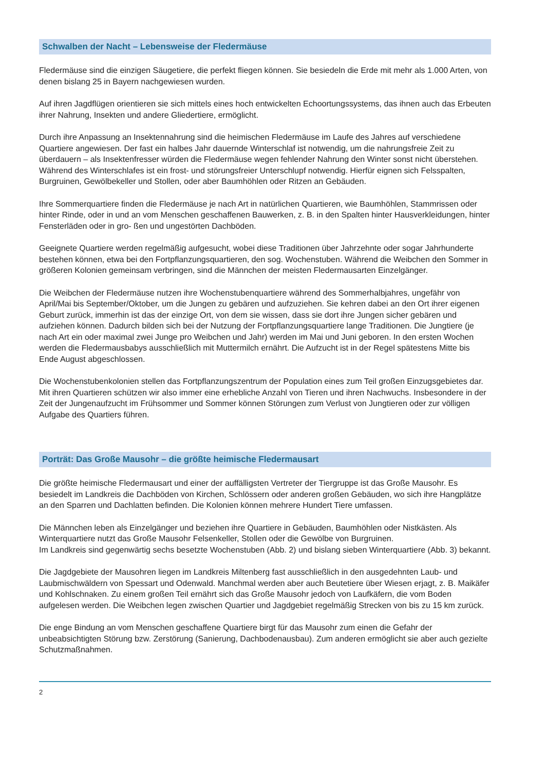Schwalben der Nacht – Lebensweise der Fledermäuse
Fledermäuse sind die einzigen Säugetiere, die perfekt fliegen können. Sie besiedeln die Erde mit mehr als 1.000 Arten, von denen bislang 25 in Bayern nachgewiesen wurden.
Auf ihren Jagdflügen orientieren sie sich mittels eines hoch entwickelten Echoortungssystems, das ihnen auch das Erbeuten ihrer Nahrung, Insekten und andere Gliedertiere, ermöglicht.
Durch ihre Anpassung an Insektennahrung sind die heimischen Fledermäuse im Laufe des Jahres auf verschiedene Quartiere angewiesen. Der fast ein halbes Jahr dauernde Winterschlaf ist notwendig, um die nahrungsfreie Zeit zu überdauern – als Insektenfresser würden die Fledermäuse wegen fehlender Nahrung den Winter sonst nicht überstehen. Während des Winterschlafes ist ein frost- und störungsfreier Unterschlupf notwendig. Hierfür eignen sich Felsspalten, Burgruinen, Gewölbekeller und Stollen, oder aber Baumhöhlen oder Ritzen an Gebäuden.
Ihre Sommerquartiere finden die Fledermäuse je nach Art in natürlichen Quartieren, wie Baumhöhlen, Stammrissen oder hinter Rinde, oder in und an vom Menschen geschaffenen Bauwerken, z. B. in den Spalten hinter Hausverkleidungen, hinter Fensterläden oder in gro- ßen und ungestörten Dachböden.
Geeignete Quartiere werden regelmäßig aufgesucht, wobei diese Traditionen über Jahrzehnte oder sogar Jahrhunderte bestehen können, etwa bei den Fortpflanzungsquartieren, den sog. Wochenstuben. Während die Weibchen den Sommer in größeren Kolonien gemeinsam verbringen, sind die Männchen der meisten Fledermausarten Einzelgänger.
Die Weibchen der Fledermäuse nutzen ihre Wochenstubenquartiere während des Sommerhalbjahres, ungefähr von April/Mai bis September/Oktober, um die Jungen zu gebären und aufzuziehen. Sie kehren dabei an den Ort ihrer eigenen Geburt zurück, immerhin ist das der einzige Ort, von dem sie wissen, dass sie dort ihre Jungen sicher gebären und aufziehen können. Dadurch bilden sich bei der Nutzung der Fortpflanzungsquartiere lange Traditionen. Die Jungtiere (je nach Art ein oder maximal zwei Junge pro Weibchen und Jahr) werden im Mai und Juni geboren. In den ersten Wochen werden die Fledermausbabys ausschließlich mit Muttermilch ernährt. Die Aufzucht ist in der Regel spätestens Mitte bis Ende August abgeschlossen.
Die Wochenstubenkolonien stellen das Fortpflanzungszentrum der Population eines zum Teil großen Einzugsgebietes dar. Mit ihren Quartieren schützen wir also immer eine erhebliche Anzahl von Tieren und ihren Nachwuchs. Insbesondere in der Zeit der Jungenaufzucht im Frühsommer und Sommer können Störungen zum Verlust von Jungtieren oder zur völligen Aufgabe des Quartiers führen.
Porträt: Das Große Mausohr – die größte heimische Fledermausart
Die größte heimische Fledermausart und einer der auffälligsten Vertreter der Tiergruppe ist das Große Mausohr. Es besiedelt im Landkreis die Dachböden von Kirchen, Schlössern oder anderen großen Gebäuden, wo sich ihre Hangplätze an den Sparren und Dachlatten befinden. Die Kolonien können mehrere Hundert Tiere umfassen.
Die Männchen leben als Einzelgänger und beziehen ihre Quartiere in Gebäuden, Baumhöhlen oder Nistkästen. Als Winterquartiere nutzt das Große Mausohr Felsenkeller, Stollen oder die Gewölbe von Burgruinen.
Im Landkreis sind gegenwärtig sechs besetzte Wochenstuben (Abb. 2) und bislang sieben Winterquartiere (Abb. 3) bekannt.
Die Jagdgebiete der Mausohren liegen im Landkreis Miltenberg fast ausschließlich in den ausgedehnten Laub- und Laubmischwäldern von Spessart und Odenwald. Manchmal werden aber auch Beutetiere über Wiesen erjagt, z. B. Maikäfer und Kohlschnaken. Zu einem großen Teil ernährt sich das Große Mausohr jedoch von Laufkäfern, die vom Boden aufgelesen werden. Die Weibchen legen zwischen Quartier und Jagdgebiet regelmäßig Strecken von bis zu 15 km zurück.
Die enge Bindung an vom Menschen geschaffene Quartiere birgt für das Mausohr zum einen die Gefahr der unbeabsichtigten Störung bzw. Zerstörung (Sanierung, Dachbodenausbau). Zum anderen ermöglicht sie aber auch gezielte Schutzmaßnahmen.
2